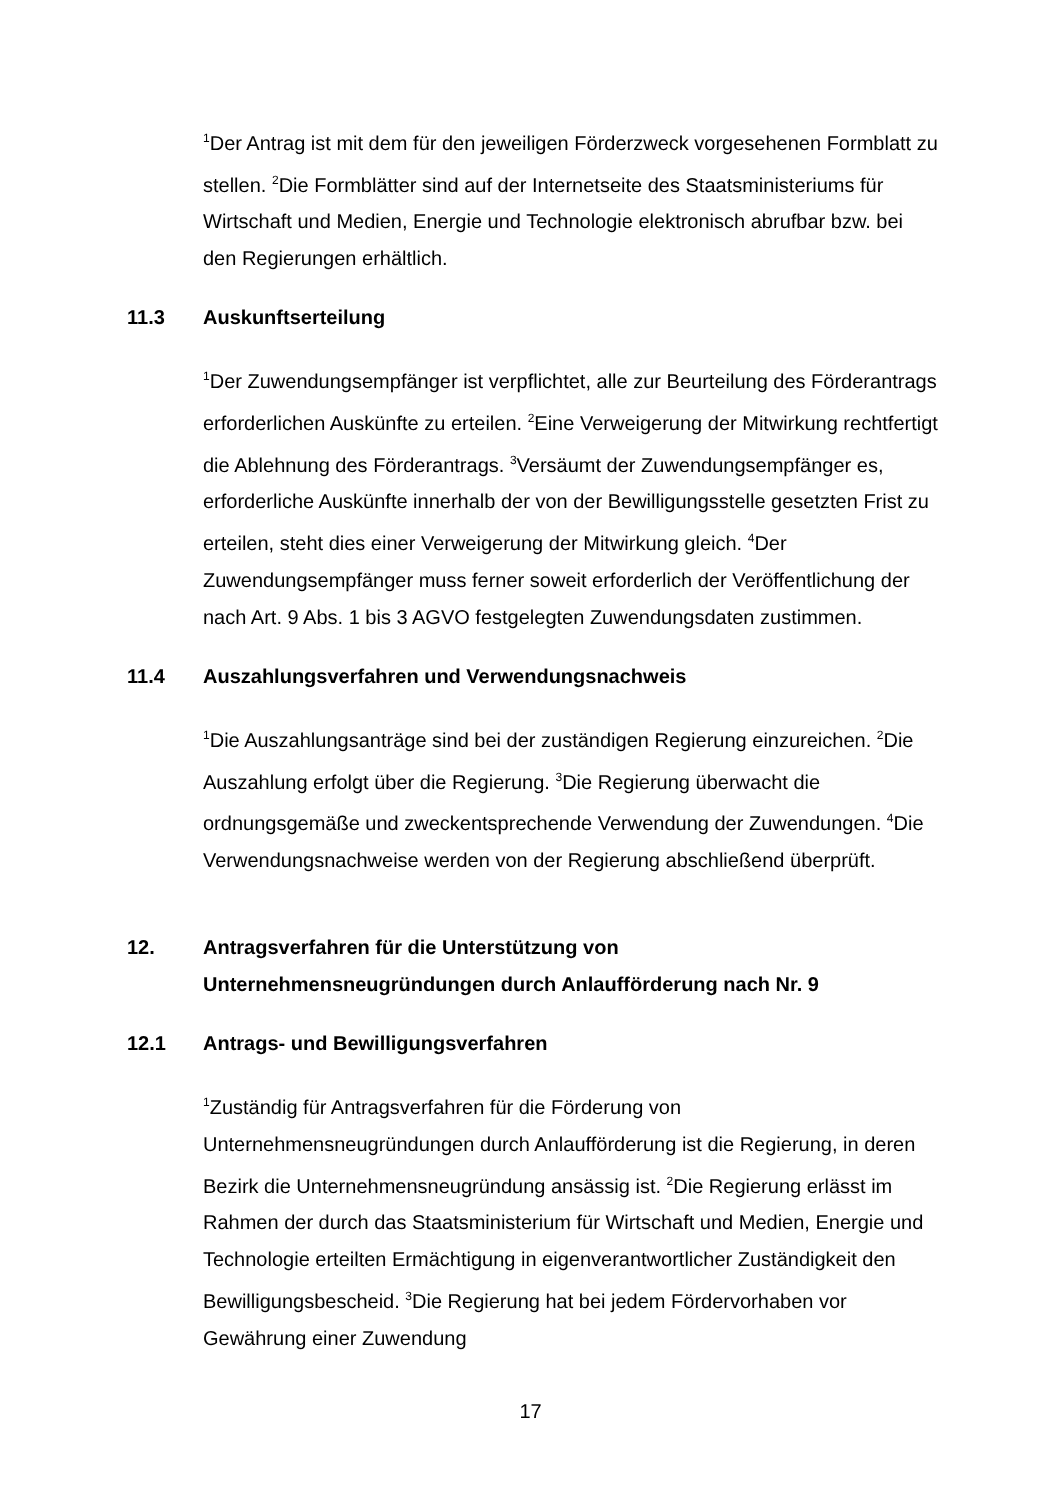<sup>1</sup> Der Antrag ist mit dem für den jeweiligen Förderzweck vorgesehenen Formblatt zu stellen. <sup>2</sup>Die Formblätter sind auf der Internetseite des Staatsministeriums für Wirtschaft und Medien, Energie und Technologie elektronisch abrufbar bzw. bei den Regierungen erhältlich.
11.3 Auskunftserteilung
<sup>1</sup> Der Zuwendungsempfänger ist verpflichtet, alle zur Beurteilung des Förderantrags erforderlichen Auskünfte zu erteilen. <sup>2</sup>Eine Verweigerung der Mitwirkung rechtfertigt die Ablehnung des Förderantrags. <sup>3</sup>Versäumt der Zuwendungsempfänger es, erforderliche Auskünfte innerhalb der von der Bewilligungsstelle gesetzten Frist zu erteilen, steht dies einer Verweigerung der Mitwirkung gleich. <sup>4</sup>Der Zuwendungsempfänger muss ferner soweit erforderlich der Veröffentlichung der nach Art. 9 Abs. 1 bis 3 AGVO festgelegten Zuwendungsdaten zustimmen.
11.4 Auszahlungsverfahren und Verwendungsnachweis
<sup>1</sup> Die Auszahlungsanträge sind bei der zuständigen Regierung einzureichen. <sup>2</sup>Die Auszahlung erfolgt über die Regierung. <sup>3</sup>Die Regierung überwacht die ordnungsgemäße und zweckentsprechende Verwendung der Zuwendungen. <sup>4</sup>Die Verwendungsnachweise werden von der Regierung abschließend überprüft.
12. Antragsverfahren für die Unterstützung von
Unternehmensneugründungen durch Anlaufförderung nach Nr. 9
12.1 Antrags- und Bewilligungsverfahren
<sup>1</sup> Zuständig für Antragsverfahren für die Förderung von Unternehmensneugründungen durch Anlaufförderung ist die Regierung, in deren Bezirk die Unternehmensneugründung ansässig ist. <sup>2</sup>Die Regierung erlässt im Rahmen der durch das Staatsministerium für Wirtschaft und Medien, Energie und Technologie erteilten Ermächtigung in eigenverantwortlicher Zuständigkeit den Bewilligungsbescheid. <sup>3</sup>Die Regierung hat bei jedem Fördervorhaben vor Gewährung einer Zuwendung
17